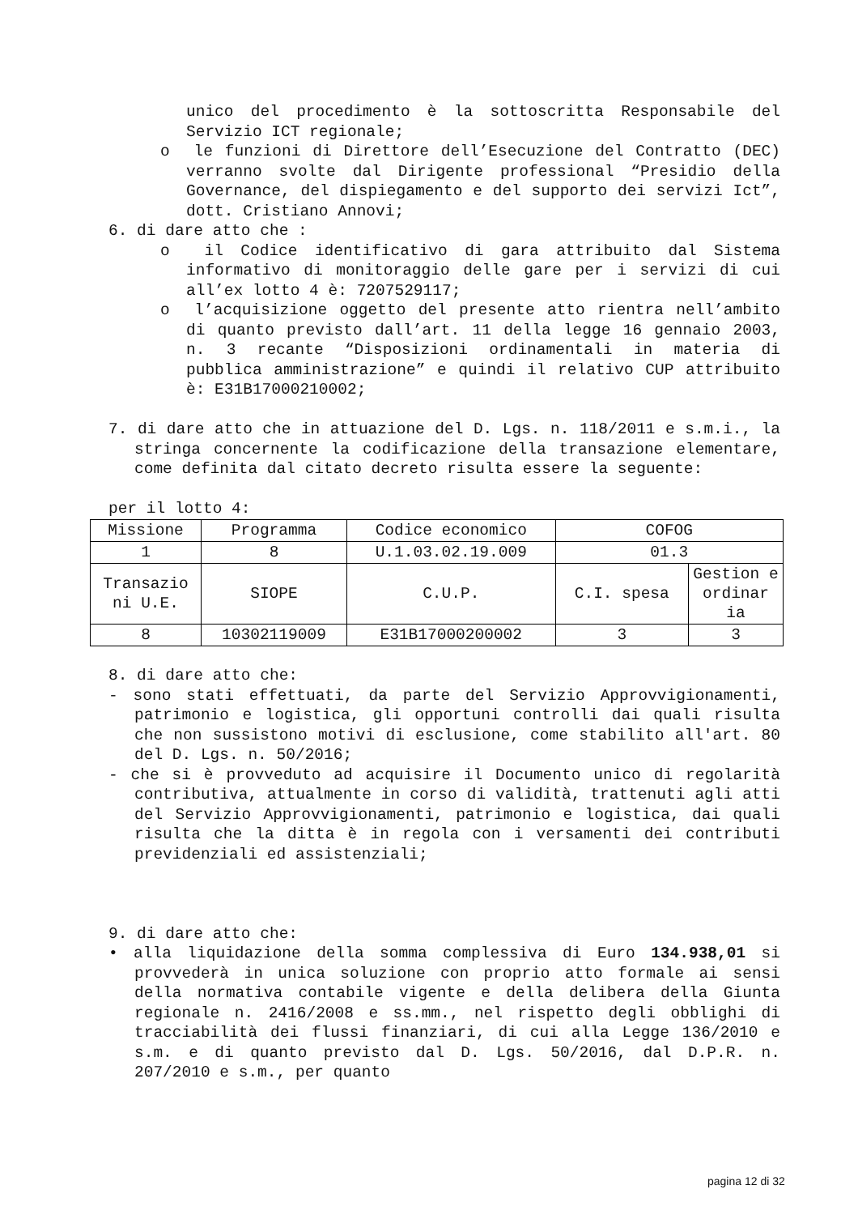unico del procedimento è la sottoscritta Responsabile del Servizio ICT regionale;
o le funzioni di Direttore dell’Esecuzione del Contratto (DEC) verranno svolte dal Dirigente professional “Presidio della Governance, del dispiegamento e del supporto dei servizi Ict”, dott. Cristiano Annovi;
6. di dare atto che :
o il Codice identificativo di gara attribuito dal Sistema informativo di monitoraggio delle gare per i servizi di cui all’ex lotto 4 è: 7207529117;
o l’acquisizione oggetto del presente atto rientra nell’ambito di quanto previsto dall’art. 11 della legge 16 gennaio 2003, n. 3 recante “Disposizioni ordinamentali in materia di pubblica amministrazione” e quindi il relativo CUP attribuito è: E31B17000210002;
7. di dare atto che in attuazione del D. Lgs. n. 118/2011 e s.m.i., la stringa concernente la codificazione della transazione elementare, come definita dal citato decreto risulta essere la seguente:
per il lotto 4:
| Missione | Programma | Codice economico | COFOG | |
| 1 | 8 | U.1.03.02.19.009 | 01.3 | |
| Transazio ni U.E. | SIOPE | C.U.P. | C.I. spesa | Gestion e ordinar ia |
| 8 | 10302119009 | E31B17000200002 | 3 | 3 |
8. di dare atto che:
- sono stati effettuati, da parte del Servizio Approvvigionamenti, patrimonio e logistica, gli opportuni controlli dai quali risulta che non sussistono motivi di esclusione, come stabilito all'art. 80 del D. Lgs. n. 50/2016;
- che si è provveduto ad acquisire il Documento unico di regolarità contributiva, attualmente in corso di validità, trattenuti agli atti del Servizio Approvvigionamenti, patrimonio e logistica, dai quali risulta che la ditta è in regola con i versamenti dei contributi previdenziali ed assistenziali;
9. di dare atto che:
• alla liquidazione della somma complessiva di Euro 134.938,01 si provvederà in unica soluzione con proprio atto formale ai sensi della normativa contabile vigente e della delibera della Giunta regionale n. 2416/2008 e ss.mm., nel rispetto degli obblighi di tracciabilità dei flussi finanziari, di cui alla Legge 136/2010 e s.m. e di quanto previsto dal D. Lgs. 50/2016, dal D.P.R. n. 207/2010 e s.m., per quanto
pagina 12 di 32